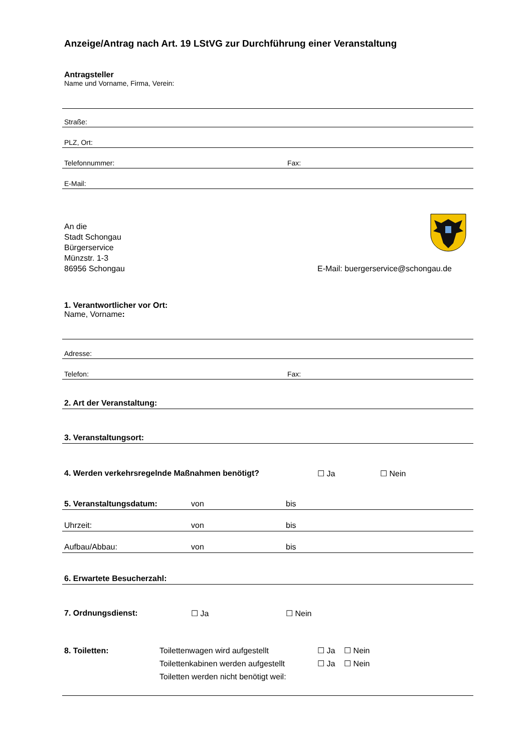Anzeige/Antrag nach Art. 19 LStVG zur Durchführung einer Veranstaltung
Antragsteller
Name und Vorname, Firma, Verein:
Straße:
PLZ, Ort:
Telefonnummer: Fax:
E-Mail:
An die
Stadt Schongau
Bürgerservice
Münzstr. 1-3
86956 Schongau E-Mail: buergerservice@schongau.de
1. Verantwortlicher vor Ort:
Name, Vorname:
Adresse:
Telefon: Fax:
2. Art der Veranstaltung:
3. Veranstaltungsort:
4. Werden verkehrsregelnde Maßnahmen benötigt? ☐ Ja ☐ Nein
5. Veranstaltungsdatum: von bis
Uhrzeit: von bis
Aufbau/Abbau: von bis
6. Erwartete Besucherzahl:
7. Ordnungsdienst: ☐ Ja ☐ Nein
8. Toiletten: Toilettenwagen wird aufgestellt
Toilettenkabinen werden aufgestellt
Toiletten werden nicht benötigt weil: ☐ Ja ☐ Nein
☐ Ja ☐ Nein